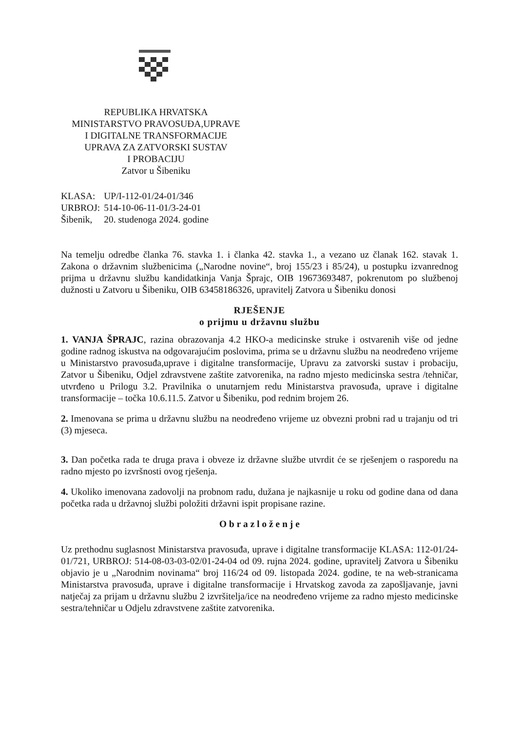REPUBLIKA HRVATSKA
MINISTARSTVO PRAVOSUĐA,UPRAVE
I DIGITALNE TRANSFORMACIJE
UPRAVA ZA ZATVORSKI SUSTAV
I PROBACIJU
Zatvor u Šibeniku
| KLASA: | UP/I-112-01/24-01/346 |
| URBROJ: | 514-10-06-11-01/3-24-01 |
| Šibenik, | 20. studenoga 2024. godine |
Na temelju odredbe članka 76. stavka 1. i članka 42. stavka 1., a vezano uz članak 162. stavak 1. Zakona o državnim službenicima („Narodne novine“, broj 155/23 i 85/24), u postupku izvanrednog prijma u državnu službu kandidatkinja Vanja Šprajc, OIB 19673693487, pokrenutom po službenoj dužnosti u Zatvoru u Šibeniku, OIB 63458186326, upravitelj Zatvora u Šibeniku donosi
RJEŠENJE
o prijmu u državnu službu
1. VANJA ŠPRAJC, razina obrazovanja 4.2 HKO-a medicinske struke i ostvarenih više od jedne godine radnog iskustva na odgovarajućim poslovima, prima se u državnu službu na neodređeno vrijeme u Ministarstvo pravosuđa,uprave i digitalne transformacije, Upravu za zatvorski sustav i probaciju, Zatvor u Šibeniku, Odjel zdravstvene zaštite zatvorenika, na radno mjesto medicinska sestra /tehničar, utvrđeno u Prilogu 3.2. Pravilnika o unutarnjem redu Ministarstva pravosuđa, uprave i digitalne transformacije – točka 10.6.11.5. Zatvor u Šibeniku, pod rednim brojem 26.
2. Imenovana se prima u državnu službu na neodređeno vrijeme uz obvezni probni rad u trajanju od tri (3) mjeseca.
3. Dan početka rada te druga prava i obveze iz državne službe utvrdit će se rješenjem o rasporedu na radno mjesto po izvršnosti ovog rješenja.
4. Ukoliko imenovana zadovolji na probnom radu, dužana je najkasnije u roku od godine dana od dana početka rada u državnoj službi položiti državni ispit propisane razine.
O b r a z l o ž e n j e
Uz prethodnu suglasnost Ministarstva pravosuđa, uprave i digitalne transformacije KLASA: 112-01/24-01/721, URBROJ: 514-08-03-03-02/01-24-04 od 09. rujna 2024. godine, upravitelj Zatvora u Šibeniku objavio je u „Narodnim novinama“ broj 116/24 od 09. listopada 2024. godine, te na web-stranicama Ministarstva pravosuđa, uprave i digitalne transformacije i Hrvatskog zavoda za zapošljavanje, javni natječaj za prijam u državnu službu 2 izvršitelja/ice na neodređeno vrijeme za radno mjesto medicinske sestra/tehničar u Odjelu zdravstvene zaštite zatvorenika.